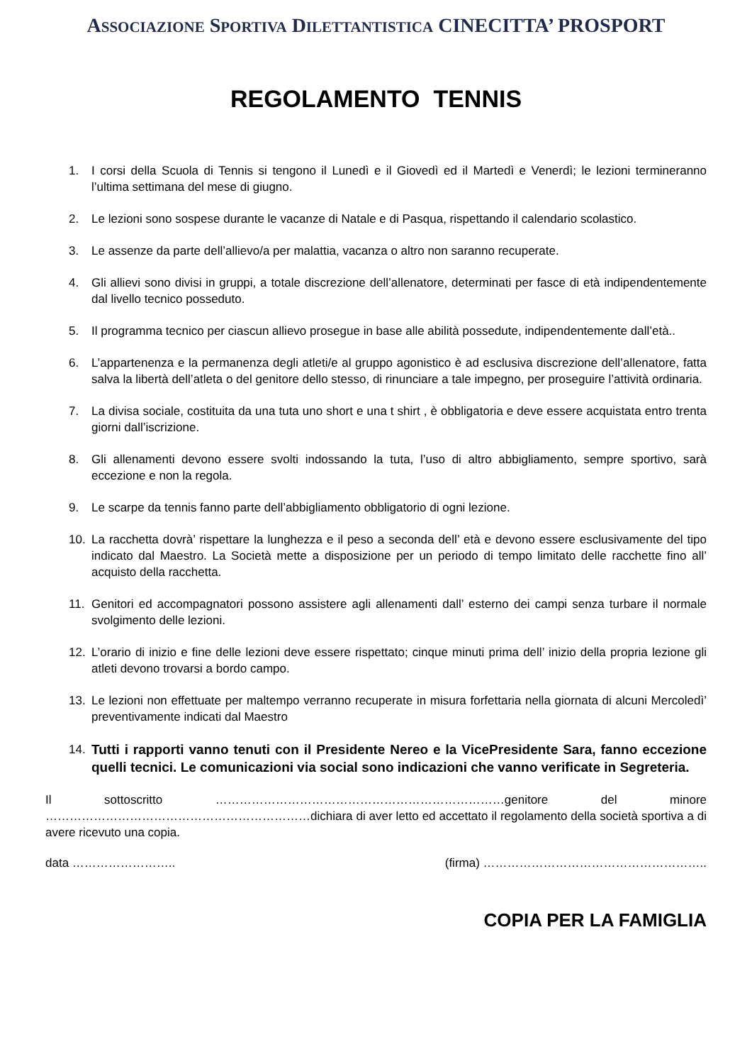ASSOCIAZIONE SPORTIVA DILETTANTISTICA CINECITTA’ PROSPORT
REGOLAMENTO TENNIS
1. I corsi della Scuola di Tennis si tengono il Lunedì e il Giovedì ed il Martedì e Venerdì; le lezioni termineranno l’ultima settimana del mese di giugno.
2. Le lezioni sono sospese durante le vacanze di Natale e di Pasqua, rispettando il calendario scolastico.
3. Le assenze da parte dell’allievo/a per malattia, vacanza o altro non saranno recuperate.
4. Gli allievi sono divisi in gruppi, a totale discrezione dell’allenatore, determinati per fasce di età indipendentemente dal livello tecnico posseduto.
5. Il programma tecnico per ciascun allievo prosegue in base alle abilità possedute, indipendentemente dall’età..
6. L’appartenenza e la permanenza degli atleti/e al gruppo agonistico è ad esclusiva discrezione dell’allenatore, fatta salva la libertà dell’atleta o del genitore dello stesso, di rinunciare a tale impegno, per proseguire l’attività ordinaria.
7. La divisa sociale, costituita da una tuta uno short e una t shirt , è obbligatoria e deve essere acquistata entro trenta giorni dall’iscrizione.
8. Gli allenamenti devono essere svolti indossando la tuta, l’uso di altro abbigliamento, sempre sportivo, sarà eccezione e non la regola.
9. Le scarpe da tennis fanno parte dell’abbigliamento obbligatorio di ogni lezione.
10. La racchetta dovrà’ rispettare la lunghezza e il peso a seconda dell’ età e devono essere esclusivamente del tipo indicato dal Maestro. La Società mette a disposizione per un periodo di tempo limitato delle racchette fino all’ acquisto della racchetta.
11. Genitori ed accompagnatori possono assistere agli allenamenti dall’ esterno dei campi senza turbare il normale svolgimento delle lezioni.
12. L’orario di inizio e fine delle lezioni deve essere rispettato; cinque minuti prima dell’ inizio della propria lezione gli atleti devono trovarsi a bordo campo.
13. Le lezioni non effettuate per maltempo verranno recuperate in misura forfettaria nella giornata di alcuni Mercoledì’ preventivamente indicati dal Maestro
14. Tutti i rapporti vanno tenuti con il Presidente Nereo e la VicePresidente Sara, fanno eccezione quelli tecnici. Le comunicazioni via social sono indicazioni che vanno verificate in Segreteria.
Il sottoscritto ………………………………………………………………genitore del minore …………………………………………………………dichiara di aver letto ed accettato il regolamento della società sportiva a di avere ricevuto una copia.
data …………………….. (firma) ………………………………………………..
COPIA PER LA FAMIGLIA